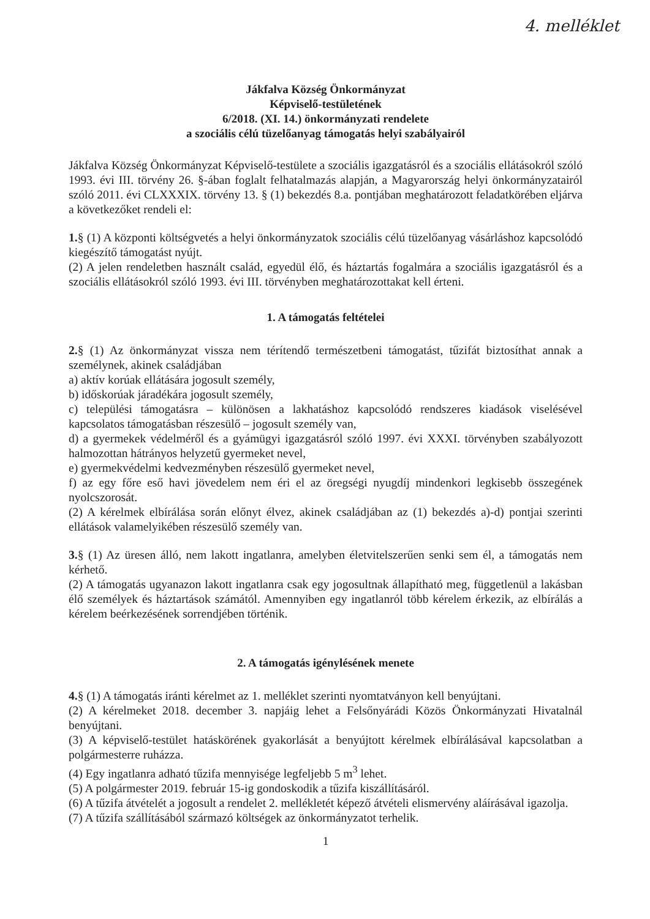4. melléklet
Jákfalva Község Önkormányzat
Képviselő-testületének
6/2018. (XI. 14.) önkormányzati rendelete
a szociális célú tüzelőanyag támogatás helyi szabályairól
Jákfalva Község Önkormányzat Képviselő-testülete a szociális igazgatásról és a szociális ellátásokról szóló 1993. évi III. törvény 26. §-ában foglalt felhatalmazás alapján, a Magyarország helyi önkormányzatairól szóló 2011. évi CLXXXIX. törvény 13. § (1) bekezdés 8.a. pontjában meghatározott feladatkörében eljárva a következőket rendeli el:
1.§ (1) A központi költségvetés a helyi önkormányzatok szociális célú tüzelőanyag vásárláshoz kapcsolódó kiegészítő támogatást nyújt.
(2) A jelen rendeletben használt család, egyedül élő, és háztartás fogalmára a szociális igazgatásról és a szociális ellátásokról szóló 1993. évi III. törvényben meghatározottakat kell érteni.
1. A támogatás feltételei
2.§ (1) Az önkormányzat vissza nem térítendő természetbeni támogatást, tűzifát biztosíthat annak a személynek, akinek családjában
a) aktív korúak ellátására jogosult személy,
b) időskorúak járadékára jogosult személy,
c) települési támogatásra – különösen a lakhatáshoz kapcsolódó rendszeres kiadások viselésével kapcsolatos támogatásban részesülő – jogosult személy van,
d) a gyermekek védelméről és a gyámügyi igazgatásról szóló 1997. évi XXXI. törvényben szabályozott halmozottan hátrányos helyzetű gyermeket nevel,
e) gyermekvédelmi kedvezményben részesülő gyermeket nevel,
f) az egy főre eső havi jövedelem nem éri el az öregségi nyugdíj mindenkori legkisebb összegének nyolcszorosát.
(2) A kérelmek elbírálása során előnyt élvez, akinek családjában az (1) bekezdés a)-d) pontjai szerinti ellátások valamelyikében részesülő személy van.
3.§ (1) Az üresen álló, nem lakott ingatlanra, amelyben életvitelszerűen senki sem él, a támogatás nem kérhető.
(2) A támogatás ugyanazon lakott ingatlanra csak egy jogosultnak állapítható meg, függetlenül a lakásban élő személyek és háztartások számától. Amennyiben egy ingatlanról több kérelem érkezik, az elbírálás a kérelem beérkezésének sorrendjében történik.
2. A támogatás igénylésének menete
4.§ (1) A támogatás iránti kérelmet az 1. melléklet szerinti nyomtatványon kell benyújtani.
(2) A kérelmeket 2018. december 3. napjáig lehet a Felsőnyárádi Közös Önkormányzati Hivatalnál benyújtani.
(3) A képviselő-testület hatáskörének gyakorlását a benyújtott kérelmek elbírálásával kapcsolatban a polgármesterre ruházza.
(4) Egy ingatlanra adható tűzifa mennyisége legfeljebb 5 m<sup>3</sup> lehet.
(5) A polgármester 2019. február 15-ig gondoskodik a tűzifa kiszállításáról.
(6) A tűzifa átvételét a jogosult a rendelet 2. mellékletét képező átvételi elismervény aláírásával igazolja.
(7) A tűzifa szállításából származó költségek az önkormányzatot terhelik.
1